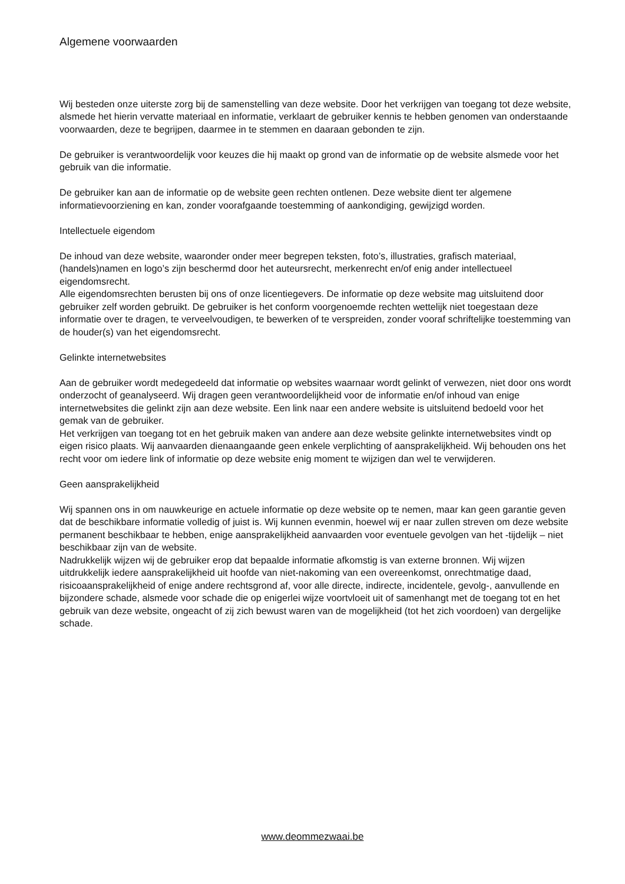Algemene voorwaarden
Wij besteden onze uiterste zorg bij de samenstelling van deze website. Door het verkrijgen van toegang tot deze website, alsmede het hierin vervatte materiaal en informatie, verklaart de gebruiker kennis te hebben genomen van onderstaande voorwaarden, deze te begrijpen, daarmee in te stemmen en daaraan gebonden te zijn.
De gebruiker is verantwoordelijk voor keuzes die hij maakt op grond van de informatie op de website alsmede voor het gebruik van die informatie.
De gebruiker kan aan de informatie op de website geen rechten ontlenen. Deze website dient ter algemene informatievoorziening en kan, zonder voorafgaande toestemming of aankondiging, gewijzigd worden.
Intellectuele eigendom
De inhoud van deze website, waaronder onder meer begrepen teksten, foto’s, illustraties, grafisch materiaal, (handels)namen en logo’s zijn beschermd door het auteursrecht, merkenrecht en/of enig ander intellectueel eigendomsrecht.
Alle eigendomsrechten berusten bij ons of onze licentiegevers. De informatie op deze website mag uitsluitend door gebruiker zelf worden gebruikt. De gebruiker is het conform voorgenoemde rechten wettelijk niet toegestaan deze informatie over te dragen, te verveelvoudigen, te bewerken of te verspreiden, zonder vooraf schriftelijke toestemming van de houder(s) van het eigendomsrecht.
Gelinkte internetwebsites
Aan de gebruiker wordt medegedeeld dat informatie op websites waarnaar wordt gelinkt of verwezen, niet door ons wordt onderzocht of geanalyseerd. Wij dragen geen verantwoordelijkheid voor de informatie en/of inhoud van enige internetwebsites die gelinkt zijn aan deze website. Een link naar een andere website is uitsluitend bedoeld voor het gemak van de gebruiker.
Het verkrijgen van toegang tot en het gebruik maken van andere aan deze website gelinkte internetwebsites vindt op eigen risico plaats. Wij aanvaarden dienaangaande geen enkele verplichting of aansprakelijkheid. Wij behouden ons het recht voor om iedere link of informatie op deze website enig moment te wijzigen dan wel te verwijderen.
Geen aansprakelijkheid
Wij spannen ons in om nauwkeurige en actuele informatie op deze website op te nemen, maar kan geen garantie geven dat de beschikbare informatie volledig of juist is. Wij kunnen evenmin, hoewel wij er naar zullen streven om deze website permanent beschikbaar te hebben, enige aansprakelijkheid aanvaarden voor eventuele gevolgen van het -tijdelijk – niet beschikbaar zijn van de website.
Nadrukkelijk wijzen wij de gebruiker erop dat bepaalde informatie afkomstig is van externe bronnen. Wij wijzen uitdrukkelijk iedere aansprakelijkheid uit hoofde van niet-nakoming van een overeenkomst, onrechtmatige daad, risicoaansprakelijkheid of enige andere rechtsgrond af, voor alle directe, indirecte, incidentele, gevolg-, aanvullende en bijzondere schade, alsmede voor schade die op enigerlei wijze voortvloeit uit of samenhangt met de toegang tot en het gebruik van deze website, ongeacht of zij zich bewust waren van de mogelijkheid (tot het zich voordoen) van dergelijke schade.
www.deommezwaai.be